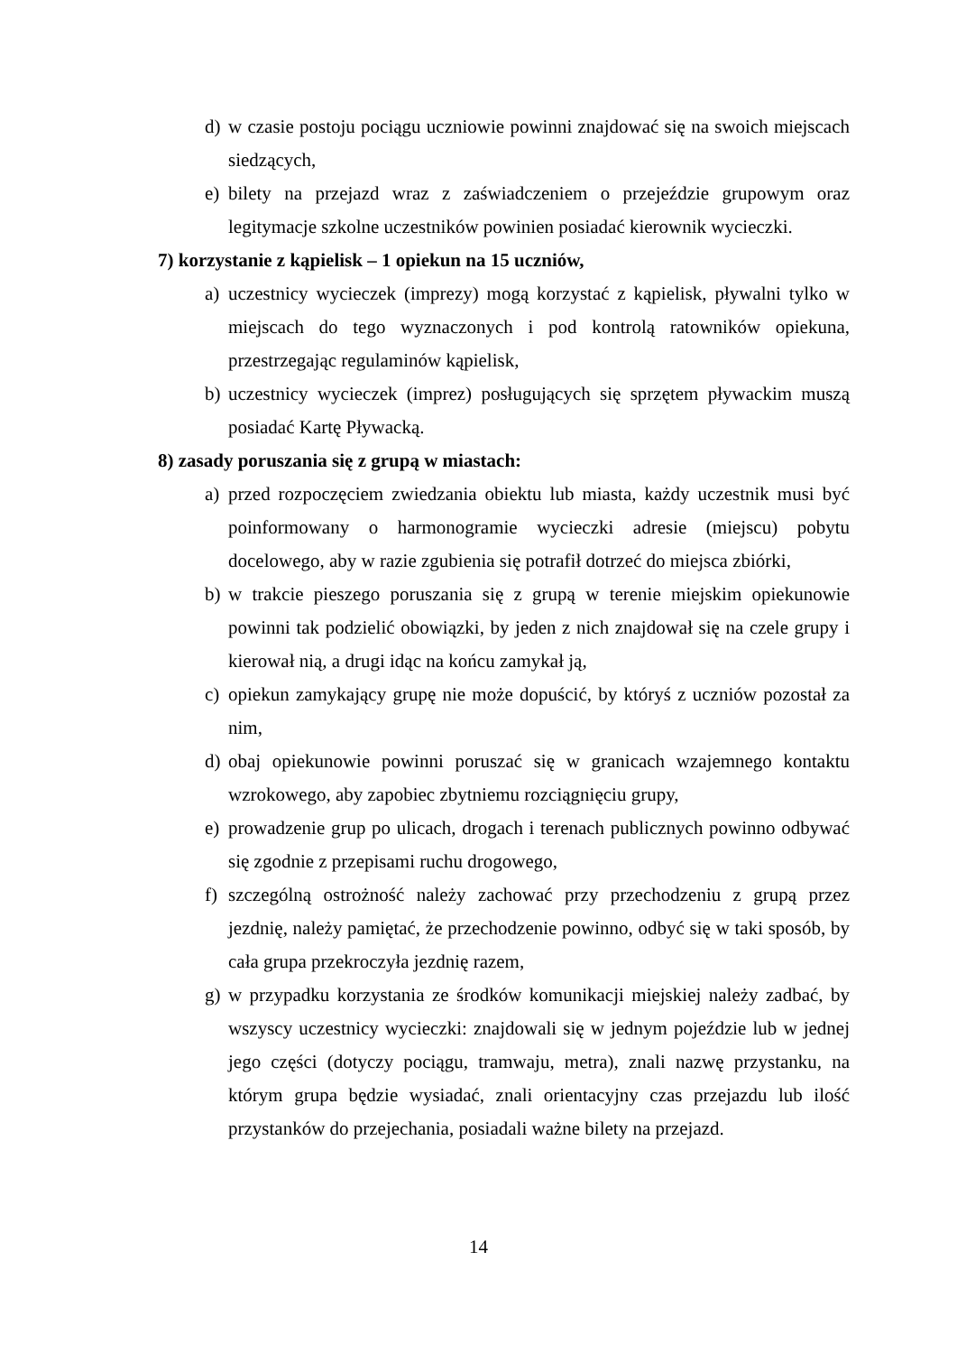d) w czasie postoju pociągu uczniowie powinni znajdować się na swoich miejscach siedzących,
e) bilety na przejazd wraz z zaświadczeniem o przejeździe grupowym oraz legitymacje szkolne uczestników powinien posiadać kierownik wycieczki.
7) korzystanie z kąpielisk – 1 opiekun na 15 uczniów,
a) uczestnicy wycieczek (imprezy) mogą korzystać z kąpielisk, pływalni tylko w miejscach do tego wyznaczonych i pod kontrolą ratowników opiekuna, przestrzegając regulaminów kąpielisk,
b) uczestnicy wycieczek (imprez) posługujących się sprzętem pływackim muszą posiadać Kartę Pływacką.
8) zasady poruszania się z grupą w miastach:
a) przed rozpoczęciem zwiedzania obiektu lub miasta, każdy uczestnik musi być poinformowany o harmonogramie wycieczki adresie (miejscu) pobytu docelowego, aby w razie zgubienia się potrafił dotrzeć do miejsca zbiórki,
b) w trakcie pieszego poruszania się z grupą w terenie miejskim opiekunowie powinni tak podzielić obowiązki, by jeden z nich znajdował się na czele grupy i kierował nią, a drugi idąc na końcu zamykał ją,
c) opiekun zamykający grupę nie może dopuścić, by któryś z uczniów pozostał za nim,
d) obaj opiekunowie powinni poruszać się w granicach wzajemnego kontaktu wzrokowego, aby zapobiec zbytniemu rozciągnięciu grupy,
e) prowadzenie grup po ulicach, drogach i terenach publicznych powinno odbywać się zgodnie z przepisami ruchu drogowego,
f) szczególną ostrożność należy zachować przy przechodzeniu z grupą przez jezdnię, należy pamiętać, że przechodzenie powinno, odbyć się w taki sposób, by cała grupa przekroczyła jezdnię razem,
g) w przypadku korzystania ze środków komunikacji miejskiej należy zadbać, by wszyscy uczestnicy wycieczki: znajdowali się w jednym pojeździe lub w jednej jego części (dotyczy pociągu, tramwaju, metra), znali nazwę przystanku, na którym grupa będzie wysiadać, znali orientacyjny czas przejazdu lub ilość przystanków do przejechania, posiadali ważne bilety na przejazd.
14